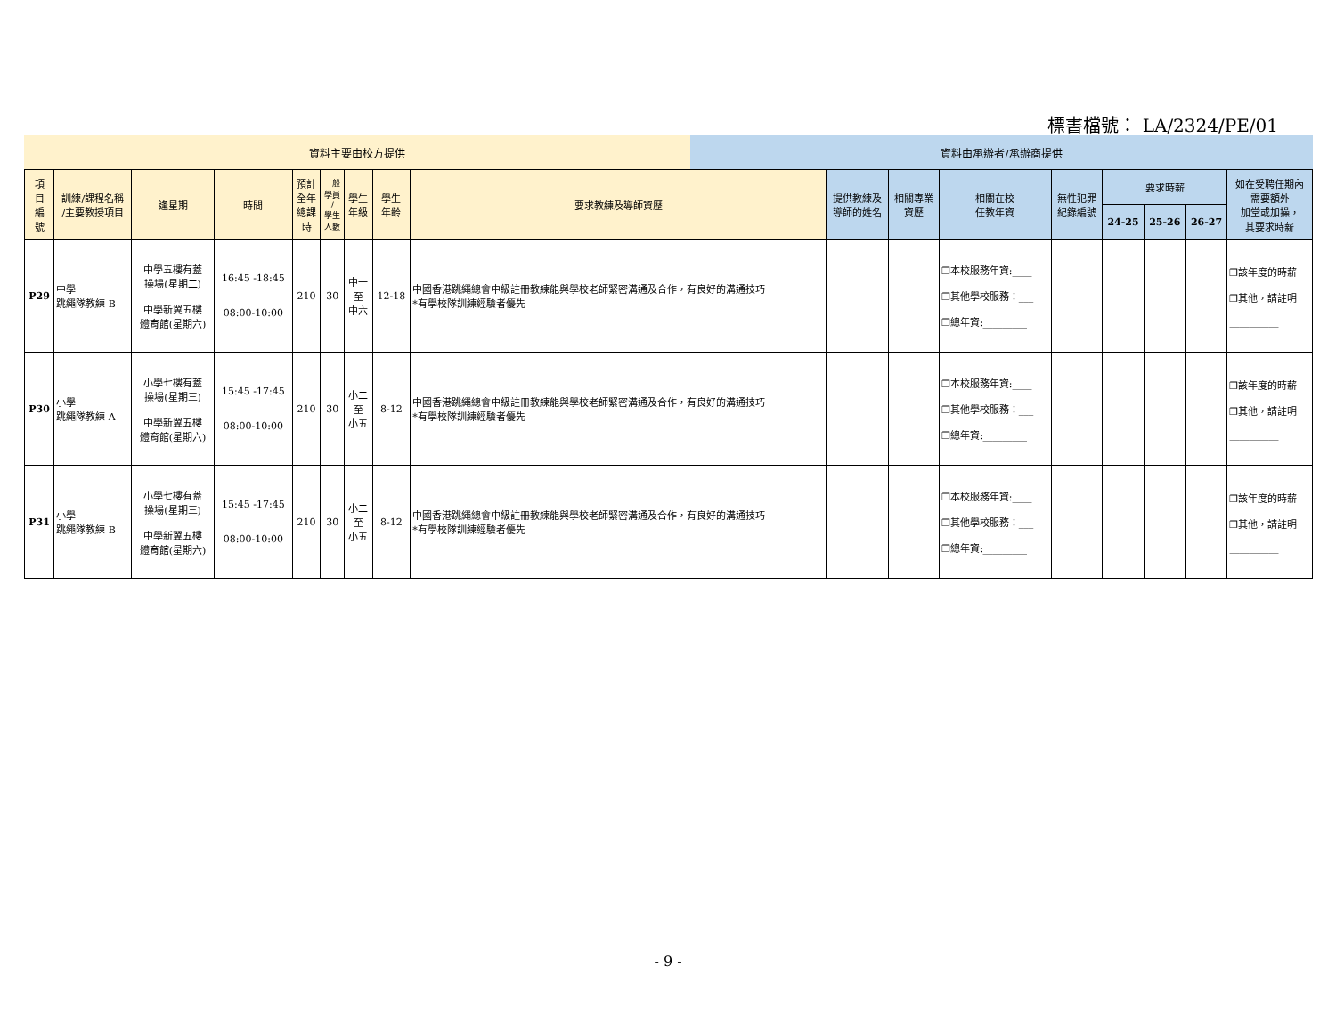標書檔號： LA/2324/PE/01
資料主要由校方提供 資料由承辦者/承辦商提供
| 項 目 編 號 | 訓練/課程名稱 /主要教授項目 | 逢星期 | 時間 | 預計 全年 總課 時 | 一般 學員 / 學生 人數 | 學生 年級 | 學生 年齡 | 要求教練及導師資歷 | 提供教練及 導師的姓名 | 相關專業 資歷 | 相關在校 任教年資 | 無性犯罪 紀錄編號 | 要求時薪 | | | 如在受聘任期內 需要額外 加堂或加操， 其要求時薪 |
| --- | --- | --- | --- | --- | --- | --- | --- | --- | --- | --- | --- | --- | --- | --- | --- | --- |
| | | | | | | | | | | | | | 24-25 | 25-26 | 26-27 | |
| P29 | 中學 跳繩隊教練 B | 中學五樓有蓋 操場(星期二) 中學新翼五樓 體育館(星期六) | 16:45 -18:45 08:00-10:00 | 210 | 30 | 中一 至 中六 | 12-18 | 中國香港跳繩總會中級註冊教練能與學校老師緊密溝通及合作，有良好的溝通技巧 *有學校隊訓練經驗者優先 | | | ❐本校服務年資:____ ❐其他學校服務：___ ❐總年資:_________ | | | | | ❐該年度的時薪 ❐其他，請註明 __________ |
| P30 | 小學 跳繩隊教練 A | 小學七樓有蓋 操場(星期三) 中學新翼五樓 體育館(星期六) | 15:45 -17:45 08:00-10:00 | 210 | 30 | 小二 至 小五 | 8-12 | 中國香港跳繩總會中級註冊教練能與學校老師緊密溝通及合作，有良好的溝通技巧 *有學校隊訓練經驗者優先 | | | ❐本校服務年資:____ ❐其他學校服務：___ ❐總年資:_________ | | | | | ❐該年度的時薪 ❐其他，請註明 __________ |
| P31 | 小學 跳繩隊教練 B | 小學七樓有蓋 操場(星期三) 中學新翼五樓 體育館(星期六) | 15:45 -17:45 08:00-10:00 | 210 | 30 | 小二 至 小五 | 8-12 | 中國香港跳繩總會中級註冊教練能與學校老師緊密溝通及合作，有良好的溝通技巧 *有學校隊訓練經驗者優先 | | | ❐本校服務年資:____ ❐其他學校服務：___ ❐總年資:_________ | | | | | ❐該年度的時薪 ❐其他，請註明 __________ |
- 9 -